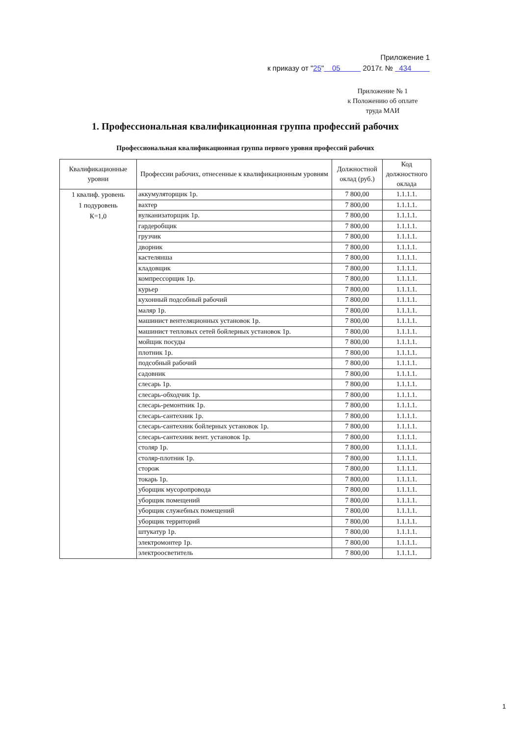Приложение 1
к приказу от "25" 05 2017г. № 434
Приложение № 1
к Положению об оплате
труда МАИ
1. Профессиональная квалификационная группа профессий рабочих
Профессиональная квалификационная группа первого уровня профессий рабочих
| Квалификационные уровни | Профессии рабочих, отнесенные к квалификационным уровням | Должностной оклад (руб.) | Код должностного оклада |
| --- | --- | --- | --- |
| 1 квалиф. уровень 1 подуровень К=1,0 | аккумуляторщик 1р. | 7 800,00 | 1.1.1.1. |
| | вахтер | 7 800,00 | 1.1.1.1. |
| | вулканизаторщик 1р. | 7 800,00 | 1.1.1.1. |
| | гардеробщик | 7 800,00 | 1.1.1.1. |
| | грузчик | 7 800,00 | 1.1.1.1. |
| | дворник | 7 800,00 | 1.1.1.1. |
| | кастелянша | 7 800,00 | 1.1.1.1. |
| | кладовщик | 7 800,00 | 1.1.1.1. |
| | компрессорщик 1р. | 7 800,00 | 1.1.1.1. |
| | курьер | 7 800,00 | 1.1.1.1. |
| | кухонный подсобный рабочий | 7 800,00 | 1.1.1.1. |
| | маляр 1р. | 7 800,00 | 1.1.1.1. |
| | машинист вентеляционных установок 1р. | 7 800,00 | 1.1.1.1. |
| | машинист тепловых сетей бойлерных установок 1р. | 7 800,00 | 1.1.1.1. |
| | мойщик посуды | 7 800,00 | 1.1.1.1. |
| | плотник 1р. | 7 800,00 | 1.1.1.1. |
| | подсобный рабочий | 7 800,00 | 1.1.1.1. |
| | садовник | 7 800,00 | 1.1.1.1. |
| | слесарь 1р. | 7 800,00 | 1.1.1.1. |
| | слесарь-обходчик 1р. | 7 800,00 | 1.1.1.1. |
| | слесарь-ремонтник 1р. | 7 800,00 | 1.1.1.1. |
| | слесарь-сантехник 1р. | 7 800,00 | 1.1.1.1. |
| | слесарь-сантехник бойлерных установок 1р. | 7 800,00 | 1.1.1.1. |
| | слесарь-сантехник вент. установок 1р. | 7 800,00 | 1.1.1.1. |
| | столяр 1р. | 7 800,00 | 1.1.1.1. |
| | столяр-плотник 1р. | 7 800,00 | 1.1.1.1. |
| | сторож | 7 800,00 | 1.1.1.1. |
| | токарь 1р. | 7 800,00 | 1.1.1.1. |
| | уборщик мусоропровода | 7 800,00 | 1.1.1.1. |
| | уборщик помещений | 7 800,00 | 1.1.1.1. |
| | уборщик служебных помещений | 7 800,00 | 1.1.1.1. |
| | уборщик территорий | 7 800,00 | 1.1.1.1. |
| | штукатур 1р. | 7 800,00 | 1.1.1.1. |
| | электромонтер 1р. | 7 800,00 | 1.1.1.1. |
| | электроосветитель | 7 800,00 | 1.1.1.1. |
1